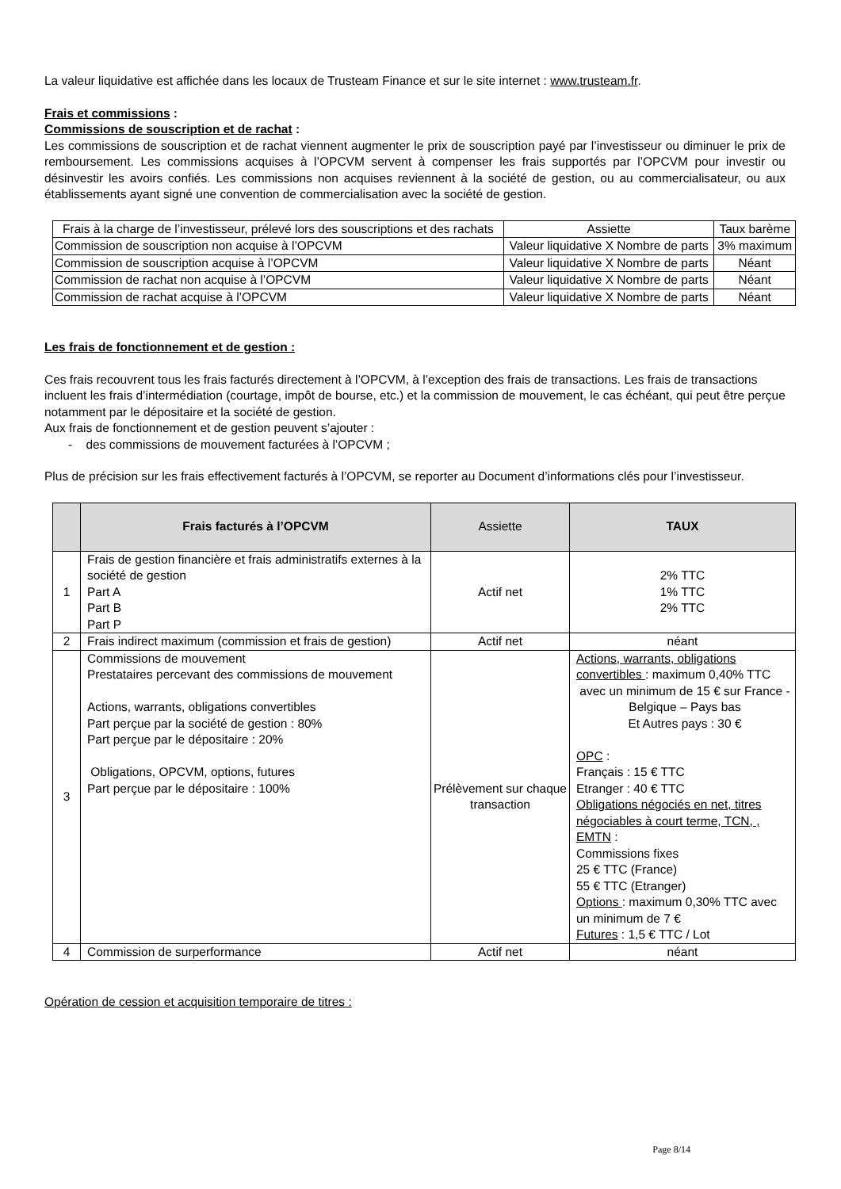La valeur liquidative est affichée dans les locaux de Trusteam Finance et sur le site internet : www.trusteam.fr.
Frais et commissions :
Commissions de souscription et de rachat :
Les commissions de souscription et de rachat viennent augmenter le prix de souscription payé par l’investisseur ou diminuer le prix de remboursement. Les commissions acquises à l’OPCVM servent à compenser les frais supportés par l’OPCVM pour investir ou désinvestir les avoirs confiés. Les commissions non acquises reviennent à la société de gestion, ou au commercialisateur, ou aux établissements ayant signé une convention de commercialisation avec la société de gestion.
| Frais à la charge de l’investisseur, prélevé lors des souscriptions et des rachats | Assiette | Taux barème |
| --- | --- | --- |
| Commission de souscription non acquise à l’OPCVM | Valeur liquidative X Nombre de parts | 3% maximum |
| Commission de souscription acquise à l’OPCVM | Valeur liquidative X Nombre de parts | Néant |
| Commission de rachat non acquise à l’OPCVM | Valeur liquidative X Nombre de parts | Néant |
| Commission de rachat acquise à l’OPCVM | Valeur liquidative X Nombre de parts | Néant |
Les frais de fonctionnement et de gestion :
Ces frais recouvrent tous les frais facturés directement à l’OPCVM, à l’exception des frais de transactions. Les frais de transactions incluent les frais d’intermédiation (courtage, impôt de bourse, etc.) et la commission de mouvement, le cas échéant, qui peut être perçue notamment par le dépositaire et la société de gestion.
Aux frais de fonctionnement et de gestion peuvent s’ajouter :
- des commissions de mouvement facturées à l’OPCVM ;
Plus de précision sur les frais effectivement facturés à l’OPCVM, se reporter au Document d’informations clés pour l’investisseur.
| | Frais facturés à l’OPCVM | Assiette | TAUX |
| --- | --- | --- | --- |
| 1 | Frais de gestion financière et frais administratifs externes à la société de gestion Part A Part B Part P | Actif net | 2% TTC 1% TTC 2% TTC |
| 2 | Frais indirect maximum (commission et frais de gestion) | Actif net | néant |
| 3 | Commissions de mouvement Prestataires percevant des commissions de mouvement Actions, warrants, obligations convertibles Part perçue par la société de gestion : 80% Part perçue par le dépositaire : 20% Obligations, OPCVM, options, futures Part perçue par le dépositaire : 100% | Prélèvement sur chaque transaction | Actions, warrants, obligations convertibles : maximum 0,40% TTC avec un minimum de 15 € sur France - Belgique – Pays bas Et Autres pays : 30 € OPC : Français : 15 € TTC Etranger : 40 € TTC Obligations négociés en net, titres négociables à court terme, TCN, , EMTN : Commissions fixes 25 € TTC (France) 55 € TTC (Etranger) Options : maximum 0,30% TTC avec un minimum de 7 € Futures : 1,5 € TTC / Lot |
| 4 | Commission de surperformance | Actif net | néant |
Opération de cession et acquisition temporaire de titres :
Page 8/14